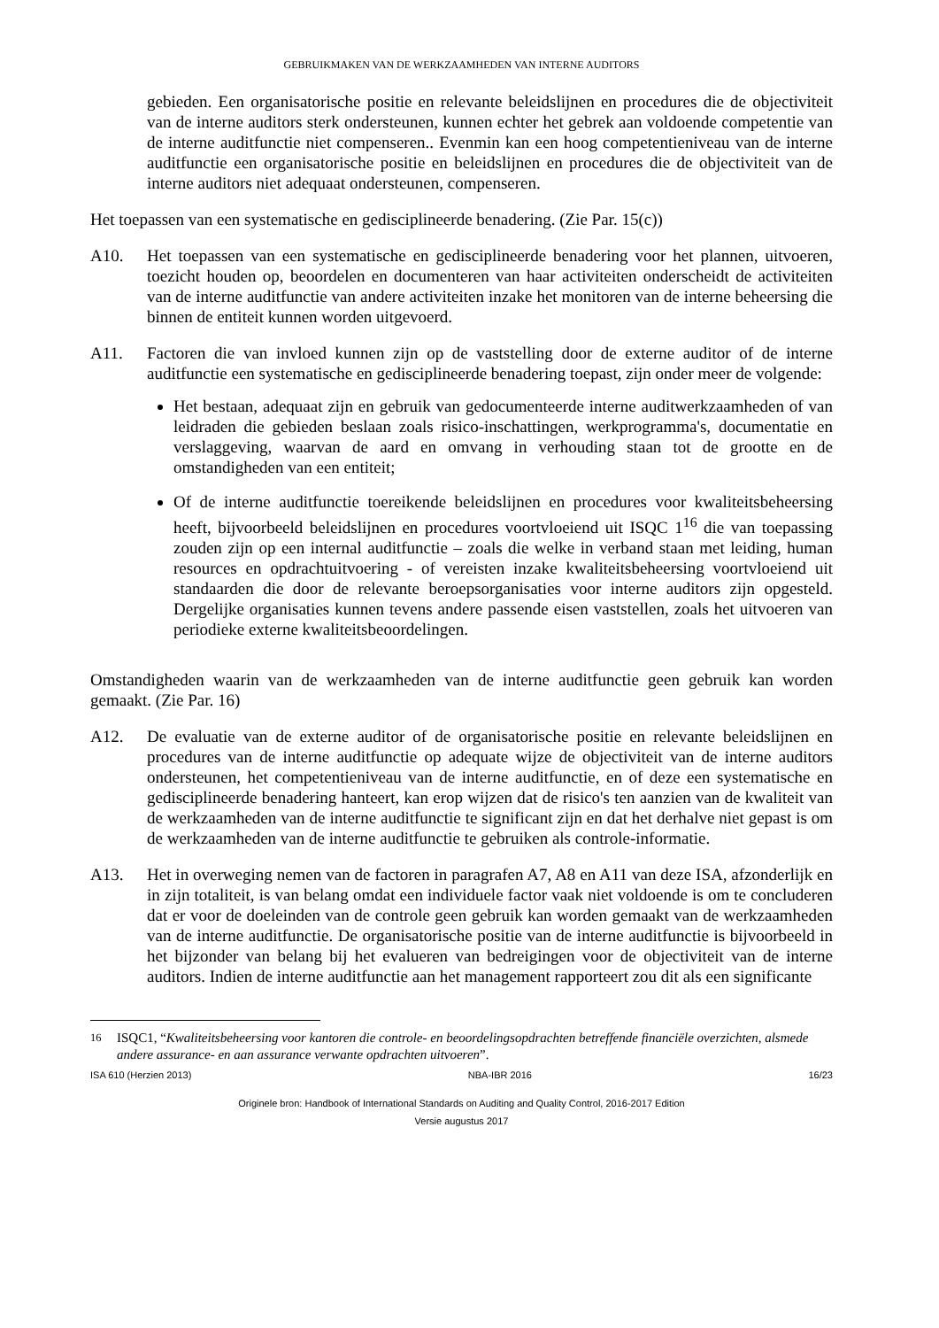GEBRUIKMAKEN VAN DE WERKZAAMHEDEN VAN INTERNE AUDITORS
gebieden. Een organisatorische positie en relevante beleidslijnen en procedures die de objectiviteit van de interne auditors sterk ondersteunen, kunnen echter het gebrek aan voldoende competentie van de interne auditfunctie niet compenseren.. Evenmin kan een hoog competentieniveau van de interne auditfunctie een organisatorische positie en beleidslijnen en procedures die de objectiviteit van de interne auditors niet adequaat ondersteunen, compenseren.
Het toepassen van een systematische en gedisciplineerde benadering. (Zie Par. 15(c))
A10. Het toepassen van een systematische en gedisciplineerde benadering voor het plannen, uitvoeren, toezicht houden op, beoordelen en documenteren van haar activiteiten onderscheidt de activiteiten van de interne auditfunctie van andere activiteiten inzake het monitoren van de interne beheersing die binnen de entiteit kunnen worden uitgevoerd.
A11. Factoren die van invloed kunnen zijn op de vaststelling door de externe auditor of de interne auditfunctie een systematische en gedisciplineerde benadering toepast, zijn onder meer de volgende:
Het bestaan, adequaat zijn en gebruik van gedocumenteerde interne auditwerkzaamheden of van leidraden die gebieden beslaan zoals risico-inschattingen, werkprogramma's, documentatie en verslaggeving, waarvan de aard en omvang in verhouding staan tot de grootte en de omstandigheden van een entiteit;
Of de interne auditfunctie toereikende beleidslijnen en procedures voor kwaliteitsbeheersing heeft, bijvoorbeeld beleidslijnen en procedures voortvloeiend uit ISQC 1<sup>16</sup> die van toepassing zouden zijn op een internal auditfunctie – zoals die welke in verband staan met leiding, human resources en opdrachtuitvoering - of vereisten inzake kwaliteitsbeheersing voortvloeiend uit standaarden die door de relevante beroepsorganisaties voor interne auditors zijn opgesteld. Dergelijke organisaties kunnen tevens andere passende eisen vaststellen, zoals het uitvoeren van periodieke externe kwaliteitsbeoordelingen.
Omstandigheden waarin van de werkzaamheden van de interne auditfunctie geen gebruik kan worden gemaakt. (Zie Par. 16)
A12. De evaluatie van de externe auditor of de organisatorische positie en relevante beleidslijnen en procedures van de interne auditfunctie op adequate wijze de objectiviteit van de interne auditors ondersteunen, het competentieniveau van de interne auditfunctie, en of deze een systematische en gedisciplineerde benadering hanteert, kan erop wijzen dat de risico's ten aanzien van de kwaliteit van de werkzaamheden van de interne auditfunctie te significant zijn en dat het derhalve niet gepast is om de werkzaamheden van de interne auditfunctie te gebruiken als controle-informatie.
A13. Het in overweging nemen van de factoren in paragrafen A7, A8 en A11 van deze ISA, afzonderlijk en in zijn totaliteit, is van belang omdat een individuele factor vaak niet voldoende is om te concluderen dat er voor de doeleinden van de controle geen gebruik kan worden gemaakt van de werkzaamheden van de interne auditfunctie. De organisatorische positie van de interne auditfunctie is bijvoorbeeld in het bijzonder van belang bij het evalueren van bedreigingen voor de objectiviteit van de interne auditors. Indien de interne auditfunctie aan het management rapporteert zou dit als een significante
<sup>16</sup> ISQC1, “Kwaliteitsbeheersing voor kantoren die controle- en beoordelingsopdrachten betreffende financiële overzichten, alsmede andere assurance- en aan assurance verwante opdrachten uitvoeren”.
ISA 610 (Herzien 2013) NBA-IBR 2016 16/23
Originele bron: Handbook of International Standards on Auditing and Quality Control, 2016-2017 Edition
Versie augustus 2017